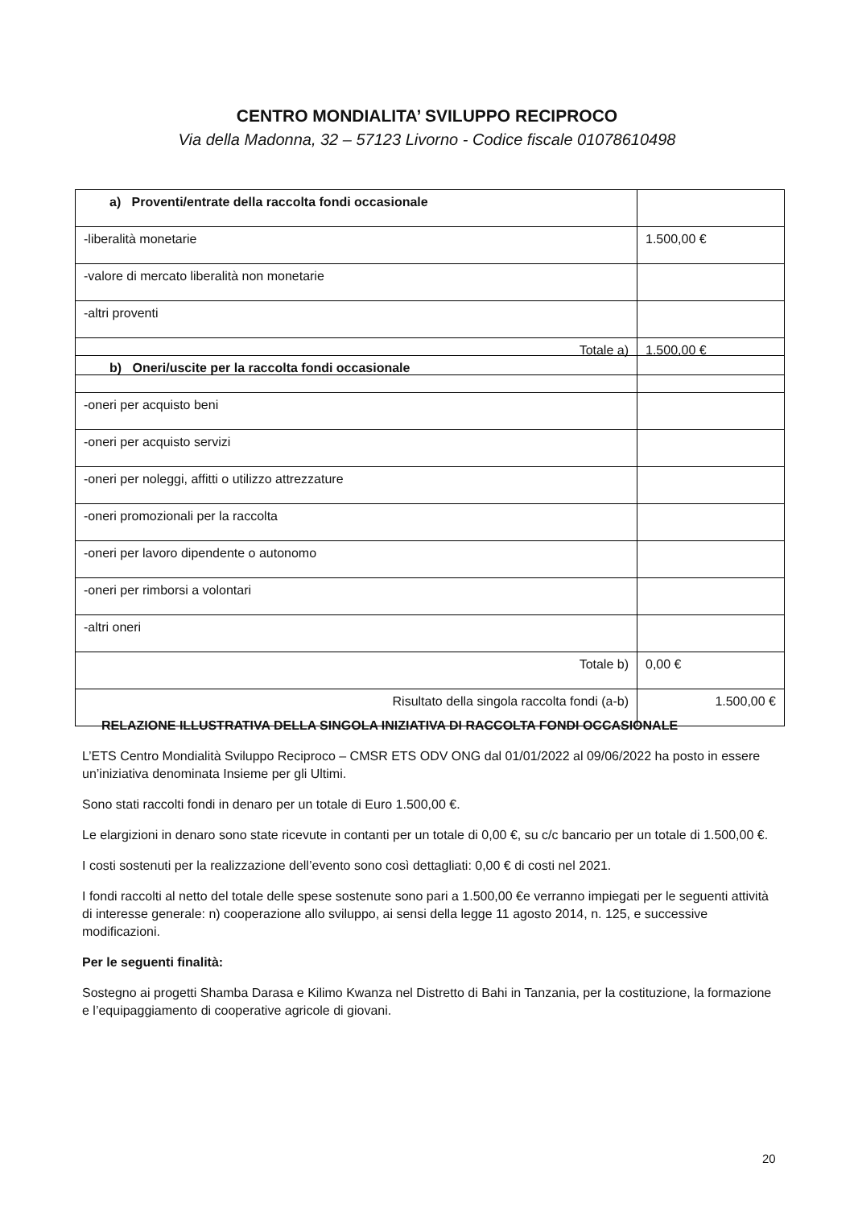CENTRO MONDIALITA’ SVILUPPO RECIPROCO
Via della Madonna, 32 – 57123 Livorno - Codice fiscale 01078610498
| a) Proventi/entrate della raccolta fondi occasionale | |
| -liberalità monetarie | 1.500,00 € |
| -valore di mercato liberalità non monetarie | |
| -altri proventi | |
| Totale a) | 1.500,00 € |
| b) Oneri/uscite per la raccolta fondi occasionale | |
| -oneri per acquisto beni | |
| -oneri per acquisto servizi | |
| -oneri per noleggi, affitti o utilizzo attrezzature | |
| -oneri promozionali per la raccolta | |
| -oneri per lavoro dipendente o autonomo | |
| -oneri per rimborsi a volontari | |
| -altri oneri | |
| Totale b) | 0,00 € |
| Risultato della singola raccolta fondi (a-b) | 1.500,00 € |
RELAZIONE ILLUSTRATIVA DELLA SINGOLA INIZIATIVA DI RACCOLTA FONDI OCCASIONALE
L’ETS Centro Mondialità Sviluppo Reciproco – CMSR ETS ODV ONG dal 01/01/2022 al 09/06/2022 ha posto in essere un’iniziativa denominata Insieme per gli Ultimi.
Sono stati raccolti fondi in denaro per un totale di Euro 1.500,00 €.
Le elargizioni in denaro sono state ricevute in contanti per un totale di 0,00 €, su c/c bancario per un totale di 1.500,00 €.
I costi sostenuti per la realizzazione dell’evento sono così dettagliati: 0,00 € di costi nel 2021.
I fondi raccolti al netto del totale delle spese sostenute sono pari a 1.500,00 €e verranno impiegati per le seguenti attività di interesse generale: n) cooperazione allo sviluppo, ai sensi della legge 11 agosto 2014, n. 125, e successive modificazioni.
Per le seguenti finalità:
Sostegno ai progetti Shamba Darasa e Kilimo Kwanza nel Distretto di Bahi in Tanzania, per la costituzione, la formazione e l’equipaggiamento di cooperative agricole di giovani.
20